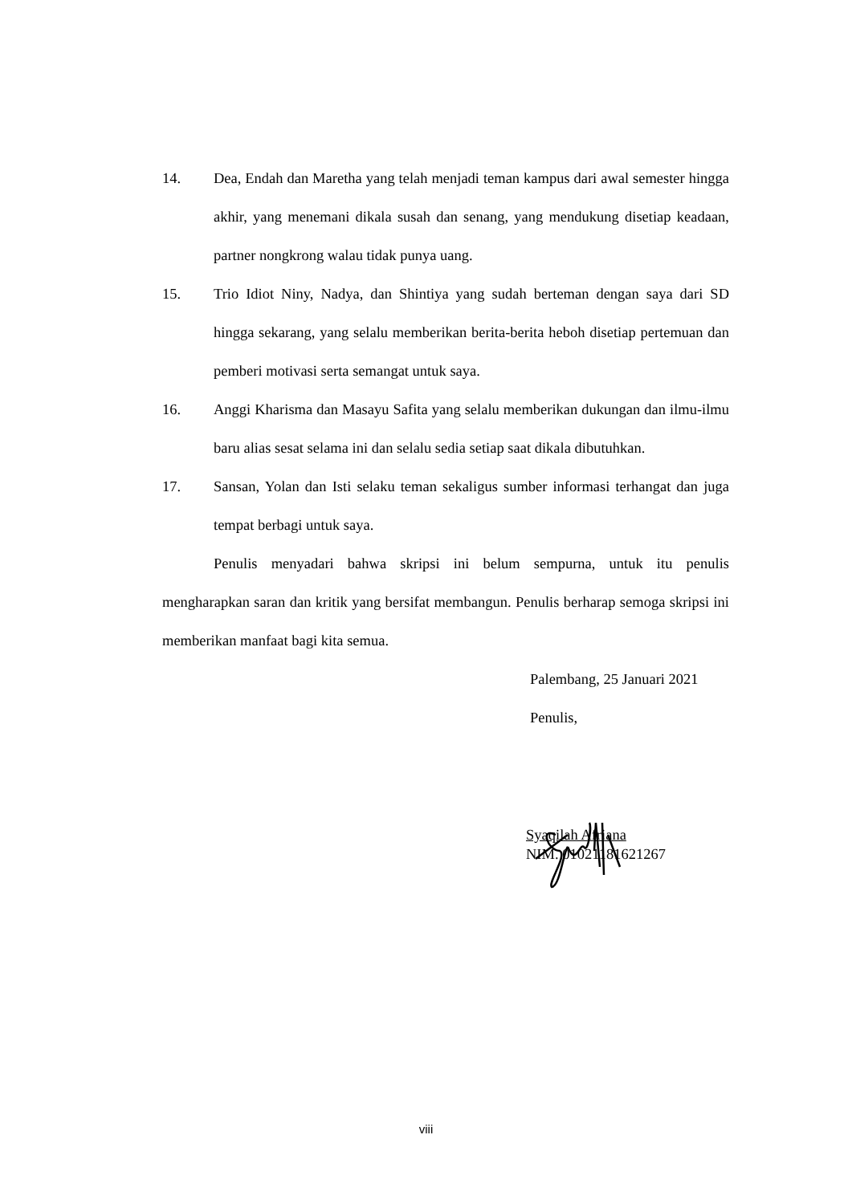14. Dea, Endah dan Maretha yang telah menjadi teman kampus dari awal semester hingga akhir, yang menemani dikala susah dan senang, yang mendukung disetiap keadaan, partner nongkrong walau tidak punya uang.
15. Trio Idiot Niny, Nadya, dan Shintiya yang sudah berteman dengan saya dari SD hingga sekarang, yang selalu memberikan berita-berita heboh disetiap pertemuan dan pemberi motivasi serta semangat untuk saya.
16. Anggi Kharisma dan Masayu Safita yang selalu memberikan dukungan dan ilmu-ilmu baru alias sesat selama ini dan selalu sedia setiap saat dikala dibutuhkan.
17. Sansan, Yolan dan Isti selaku teman sekaligus sumber informasi terhangat dan juga tempat berbagi untuk saya.
Penulis menyadari bahwa skripsi ini belum sempurna, untuk itu penulis mengharapkan saran dan kritik yang bersifat membangun. Penulis berharap semoga skripsi ini memberikan manfaat bagi kita semua.
Palembang, 25 Januari 2021
Penulis,
Syaqilah Afriana
NIM. 01021181621267
viii